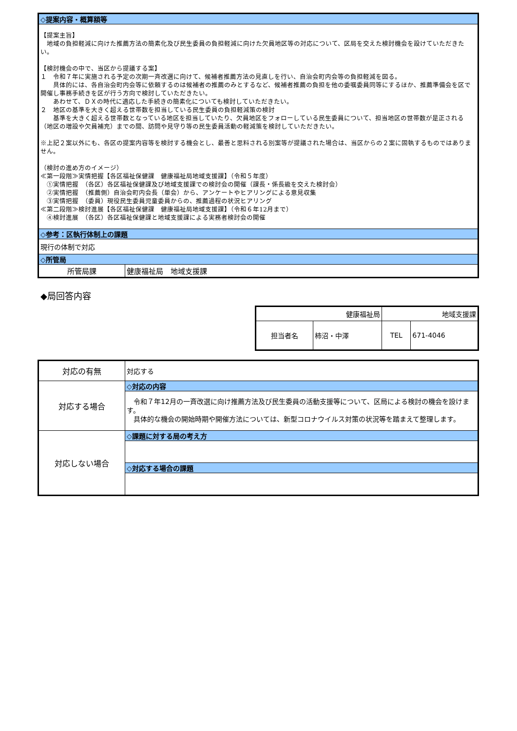| ◇提案内容・概算額等 | |
| 【提案主旨】 地域の負担軽減に向けた推薦方法の簡素化及び民生委員の負担軽減に向けた欠員地区等の対応について、区局を交えた検討機会を設けていただきたい。 【検討機会の中で、当区から提議する案】 １ 令和７年に実施される予定の次期一斉改選に向けて、候補者推薦方法の見直しを行い、自治会町内会等の負担軽減を図る。 具体的には、各自治会町内会等に依頼するのは候補者の推薦のみとするなど、候補者推薦の負担を他の委嘱委員同等にするほか、推薦準備会を区で開催し事務手続きを区が行う方向で検討していただきたい。 あわせて、ＤＸの時代に適応した手続きの簡素化についても検討していただきたい。 ２ 地区の基準を大きく超える世帯数を担当している民生委員の負担軽減策の検討 基準を大きく超える世帯数となっている地区を担当していたり、欠員地区をフォローしている民生委員について、担当地区の世帯数が是正される（地区の増設や欠員補充）までの間、訪問や見守り等の民生委員活動の軽減策を検討していただきたい。 ※上記２案以外にも、各区の提案内容等を検討する機会とし、最善と思料される別案等が提議された場合は、当区からの２案に固執するものではありません。 （検討の進め方のイメージ） ≪第一段階≫実情把握【各区福祉保健課 健康福祉局地域支援課】（令和５年度） ①実情把握 （各区）各区福祉保健課及び地域支援課での検討会の開催（課長・係長級を交えた検討会） ②実情把握 （推薦側）自治会町内会長（単会）から、アンケートやヒアリングによる意見収集 ③実情把握 （委員）現役民生委員児童委員からの、推薦過程の状況ヒアリング ≪第二段階≫検討進展【各区福祉保健課 健康福祉局地域支援課】（令和６年12月まで） ④検討進展 （各区）各区福祉保健課と地域支援課による実務者検討会の開催 | |
| ◇参考：区執行体制上の課題 | |
| 現行の体制で対応 | |
| ◇所管局 | |
| 所管局課 | 健康福祉局 地域支援課 |
◆局回答内容
| 健康福祉局 | | 地域支援課 | |
| 担当者名 | 柿沼・中澤 | TEL | 671-4046 |
| 対応の有無 | 対応する |
| 対応する場合 | ◇対応の内容 |
| | 令和７年12月の一斉改選に向け推薦方法及び民生委員の活動支援等について、区局による検討の機会を設けます。 具体的な機会の開始時期や開催方法については、新型コロナウイルス対策の状況等を踏まえて整理します。 |
| 対応しない場合 | ◇課題に対する局の考え方 |
| | ◇対応する場合の課題 |